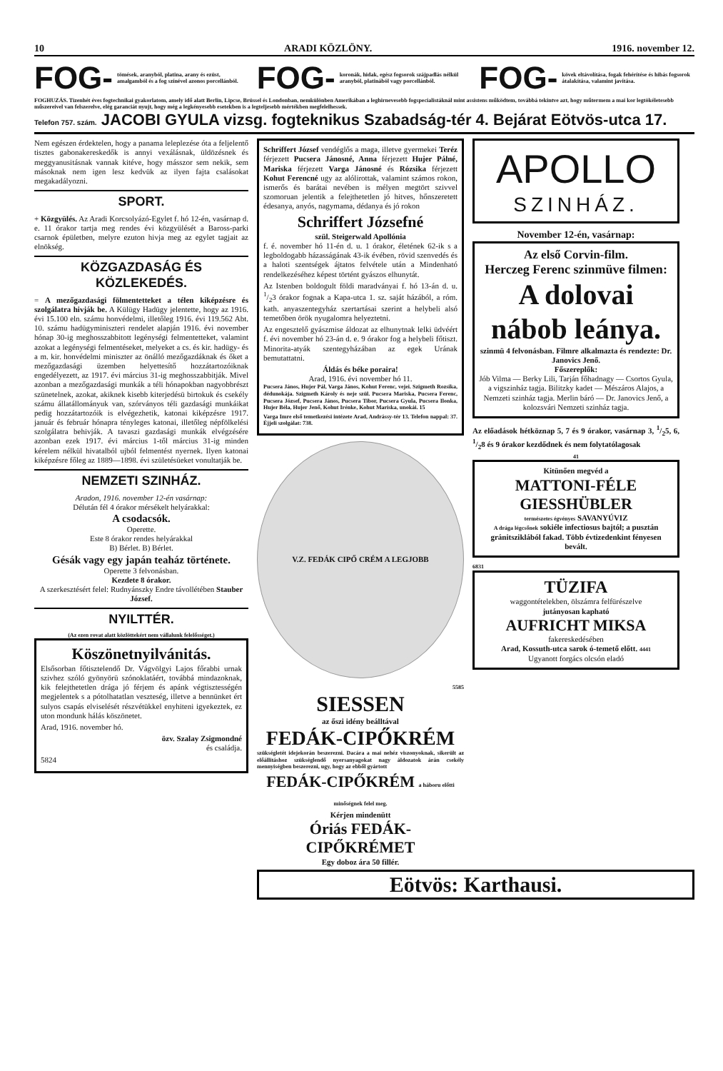10 ARADI KÖZLÖNY. 1916. november 12.
FOG- tömések, aranyból, platina, arany és ezüst, amalgamból és a fog színével azonos porcellánból.
FOG- koronák, hidak, egész fogsorok szájpadlás nélkül aranyból, platinából vagy porcellánból.
FOG- kövek eltávolítása, fogak fehérítése és hibás fogsorok átalakítása, valamint javítása.
FOGHUZÁS. Tizenhét éves fogtechnikai gyakorlatom, amely idő alatt Berlin, Lipcse, Brüssel és Londonban, nemkülönben Amerikában a leghirnevesebb fogspecialistáknál mint assistens működtem, továbbá tekintve azt, hogy műtermem a mai kor legtökéletesebb műszereivel van felszerelve, elég garanciát nyujt, hogy még a legkényesebb esetekben is a legteljesebb mértékben megfelelhessek.
Telefon 757. szám. JACOBI GYULA vizsg. fogteknikus Szabadság-tér 4. Bejárat Eötvös-utca 17.
Nem egészen érdektelen, hogy a panama leleplezése óta a feljelentő tisztes gabonakereskedők is annyi vexálásnak, üldözésnek és meggyanusitásnak vannak kitéve, hogy másszor sem nekik, sem másoknak nem igen lesz kedvük az ilyen fajta csalásokat megakadályozni.
SPORT.
+ Közgyülés. Az Aradi Korcsolyázó-Egylet f. hó 12-én, vasárnap d. e. 11 órakor tartja meg rendes évi közgyülését a Baross-parki csarnok épületben, melyre ezuton hivja meg az egylet tagjait az elnökség.
KÖZGAZDASÁG ÉS KÖZLEKEDÉS.
= A mezőgazdasági fölmentetteket a télen kiképzésre és szolgálatra hivják be. A Külügy Hadügy jelentette, hogy az 1916. évi 15.100 eln. számu honvédelmi, illetőleg 1916. évi 119.562 Abt. 10. számu hadügyminiszteri rendelet alapján 1916. évi november hónap 30-ig meghosszabbitott legénységi felmentetteket, valamint azokat a legénységi felmentéseket, melyeket a cs. és kir. hadügy- és a m. kir. honvédelmi miniszter az önálló mezőgazdáknak és őket a mezőgazdasági üzemben helyettesítő hozzátartozóiknak engedélyezett, az 1917. évi március 31-ig meghosszabbitják. Mivel azonban a mezőgazdasági munkák a téli hónapokban nagyobbrészt szünetelnek, azokat, akiknek kisebb kiterjedésü birtokuk és csekély számu állatállományuk van, szórványos téli gazdasági munkáikat pedig hozzátartozóik is elvégezhetik, katonai kiképzésre 1917. január és február hónapra tényleges katonai, illetőleg népfölkelési szolgálatra behivják. A tavaszi gazdasági munkák elvégzésére azonban ezek 1917. évi március 1-től március 31-ig minden kérelem nélkül hivatalból ujból felmentést nyernek. Ilyen katonai kiképzésre főleg az 1889—1898. évi születésüeket vonultatják be.
NEMZETI SZINHÁZ.
Aradon, 1916. november 12-én vasárnap:
Délután fél 4 órakor mérsékelt helyárakkal:
A csodacsók.
Operette.
Este 8 órakor rendes helyárakkal
B) Bérlet. B) Bérlet.
Gésák vagy egy japán teaház története.
Operette 3 felvonásban.
Kezdete 8 órakor.
A szerkesztésért felel: Rudnyánszky Endre távollétében Stauber József.
NYILTTÉR.
(Az ezen rovat alatt közlöttekért nem vállalunk felelősséget.)
Köszönetnyilvánitás.
Elsősorban főtisztelendő Dr. Vágvölgyi Lajos főrabbi urnak szivhez szóló gyönyörü szónoklatáért, továbbá mindazoknak, kik felejthetetlen drága jó férjem és apánk végtisztességén megjelentek s a pótolhatatlan veszteség, illetve a bennünket ért sulyos csapás elviselését részvétükkel enyhiteni igyekeztek, ez uton mondunk hálás köszönetet.
Arad, 1916. november hó.
özv. Szalay Zsigmondné
és családja.
5824
Schriffert József vendéglős a maga, illetve gyermekei Teréz férjezett Pucsera Jánosné, Anna férjezett Hujer Pálné, Mariska férjezett Varga Jánosné és Rózsika férjezett Kohut Ferencné ugy az alólirottak, valamint számos rokon, ismerős és barátai nevében is mélyen megtört szivvel szomoruan jelentik a felejthetetlen jó hitves, hőnszeretett édesanya, anyós, nagymama, dédanya és jó rokon
Schriffert Józsefné
szül. Steigerwald Apollónia
f. é. november hó 11-én d. u. 1 órakor, életének 62-ik s a legboldogabb házasságának 43-ik évében, rövid szenvedés és a haloti szentségek ájtatos felvétele után a Mindenható rendelkezéséhez képest történt gyászos elhunytát.
Az Istenben boldogult földi maradványai f. hó 13-án d. u. 1/23 órakor fognak a Kapa-utca 1. sz. saját házából, a róm. kath. anyaszentegyház szertartásai szerint a helybeli alsó temetőben örök nyugalomra helyeztetni.
Az engesztelő gyászmise áldozat az elhunytnak lelki üdvéért f. évi november hó 23-án d. e. 9 órakor fog a helybeli főtiszt. Minorita-atyák szentegyházában az egek Urának bemutattatni.
Áldás és béke poraira!
Arad, 1916. évi november hó 11.
Pucsera János, Hujer Pál, Varga János, Kohut Ferenc, vejei. Szigmeth Rozsika, dédunokája. Szigmeth Károly és neje szül. Pucsera Mariska, Pucsera Ferenc, Pucsera József, Pucsera János, Pucsera Tibor, Pucsera Gyula, Pucsera Ilonka, Hujer Béla, Hujer Jenő, Kohut Irénke, Kohut Mariska, unokái. 15
Varga Imre első temetkezési intézete Arad, Andrássy-tér 13. Telefon nappal: 37. Éjjeli szolgálat: 738.
V.Z. FEDÁK CIPŐ CRÉM A LEGJOBB
5585
SIESSEN
az őszi idény beálltával
FEDÁK-CIPŐKRÉM
szükségletét idejekorán beszerezni. Dacára a mai nehéz viszonyoknak, sikerült az előállitáshoz szükséglendő nyersanyagokat nagy áldozatok árán csekély mennyiségben beszerezni, ugy, hogy az ebből gyártott
FEDÁK-CIPŐKRÉM a háboru előtti minőségnek felel meg.
Kérjen mindenütt
Óriás FEDÁK-CIPŐKRÉMET
Egy doboz ára 50 fillér.
APOLLO
SZINHÁZ.
November 12-én, vasárnap:
Az első Corvin-film.
Herczeg Ferenc szinmüve filmen:
A dolovai nábob leánya.
szinmü 4 felvonásban. Filmre alkalmazta és rendezte: Dr. Janovics Jenő.
Főszereplők:
Jób Vilma — Berky Lili, Tarján főhadnagy — Csortos Gyula, a vigszinház tagja. Bilitzky kadet — Mészáros Alajos, a Nemzeti szinház tagja. Merlin báró — Dr. Janovics Jenő, a kolozsvári Nemzeti szinház tagja.
Az előadások hétköznap 5, 7 és 9 órakor, vasárnap 3, 1/25, 6, 1/28 és 9 órakor kezdődnek és nem folytatólagosak
41
Kitünően megvéd a
MATTONI-FÉLE GIESSHÜBLER
természetes égvényes SAVANYÚVIZ
A drága légcsőnek sokiéle infectiosus bajtól; a pusztán gránitsziklából fakad. Több évtizedenkint fényesen bevált.
6831
TÜZIFA
waggontételekben, ölszámra felfürészelve
jutányosan kapható
AUFRICHT MIKSA
fakereskedésében
Arad, Kossuth-utca sarok ó-temető előtt. 4441
Ugyanott forgács olcsón eladó
Eötvös: Karthausi.